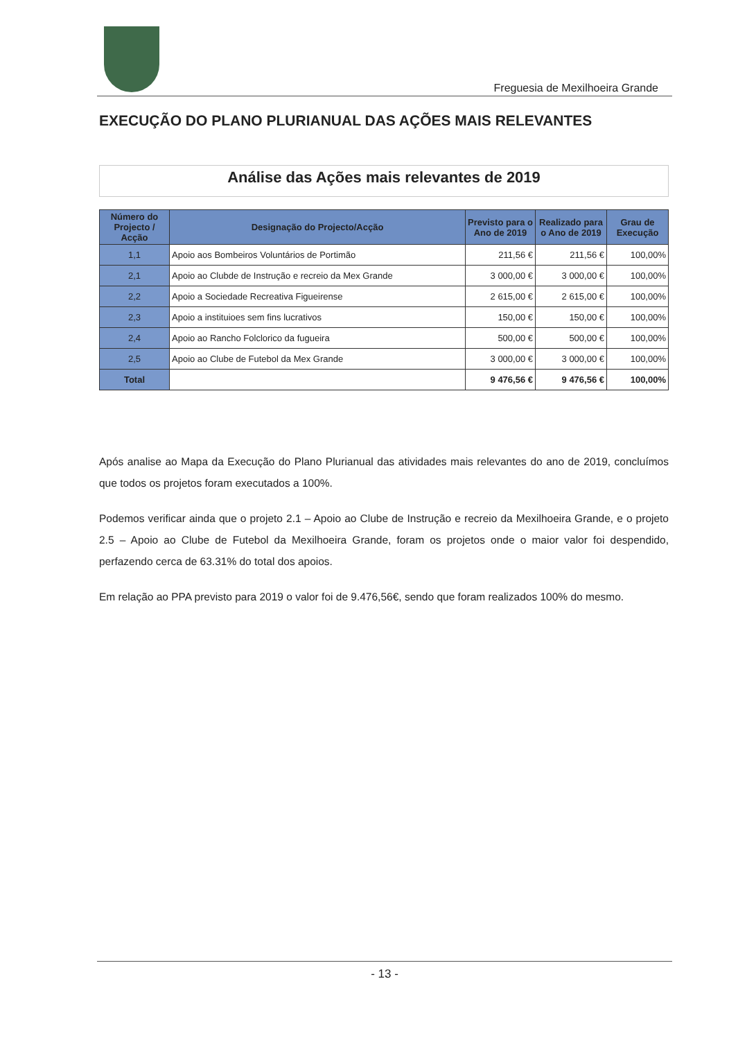Freguesia de Mexilhoeira Grande
EXECUÇÃO DO PLANO PLURIANUAL DAS AÇÕES MAIS RELEVANTES
Análise das Ações mais relevantes de 2019
| Número do Projecto / Acção | Designação do Projecto/Acção | Previsto para o Ano de 2019 | Realizado para o Ano de 2019 | Grau de Execução |
| --- | --- | --- | --- | --- |
| 1,1 | Apoio aos Bombeiros Voluntários de Portimão | 211,56 € | 211,56 € | 100,00% |
| 2,1 | Apoio ao Clubde de Instrução e recreio da Mex Grande | 3 000,00 € | 3 000,00 € | 100,00% |
| 2,2 | Apoio a Sociedade Recreativa Figueirense | 2 615,00 € | 2 615,00 € | 100,00% |
| 2,3 | Apoio a instituioes sem fins lucrativos | 150,00 € | 150,00 € | 100,00% |
| 2,4 | Apoio ao Rancho Folclorico da fugueira | 500,00 € | 500,00 € | 100,00% |
| 2,5 | Apoio ao Clube de Futebol da Mex Grande | 3 000,00 € | 3 000,00 € | 100,00% |
| Total | | 9 476,56 € | 9 476,56 € | 100,00% |
Após analise ao Mapa da Execução do Plano Plurianual das atividades mais relevantes do ano de 2019, concluímos que todos os projetos foram executados a 100%.
Podemos verificar ainda que o projeto 2.1 – Apoio ao Clube de Instrução e recreio da Mexilhoeira Grande, e o projeto 2.5 – Apoio ao Clube de Futebol da Mexilhoeira Grande, foram os projetos onde o maior valor foi despendido, perfazendo cerca de 63.31% do total dos apoios.
Em relação ao PPA previsto para 2019 o valor foi de 9.476,56€, sendo que foram realizados 100% do mesmo.
- 13 -